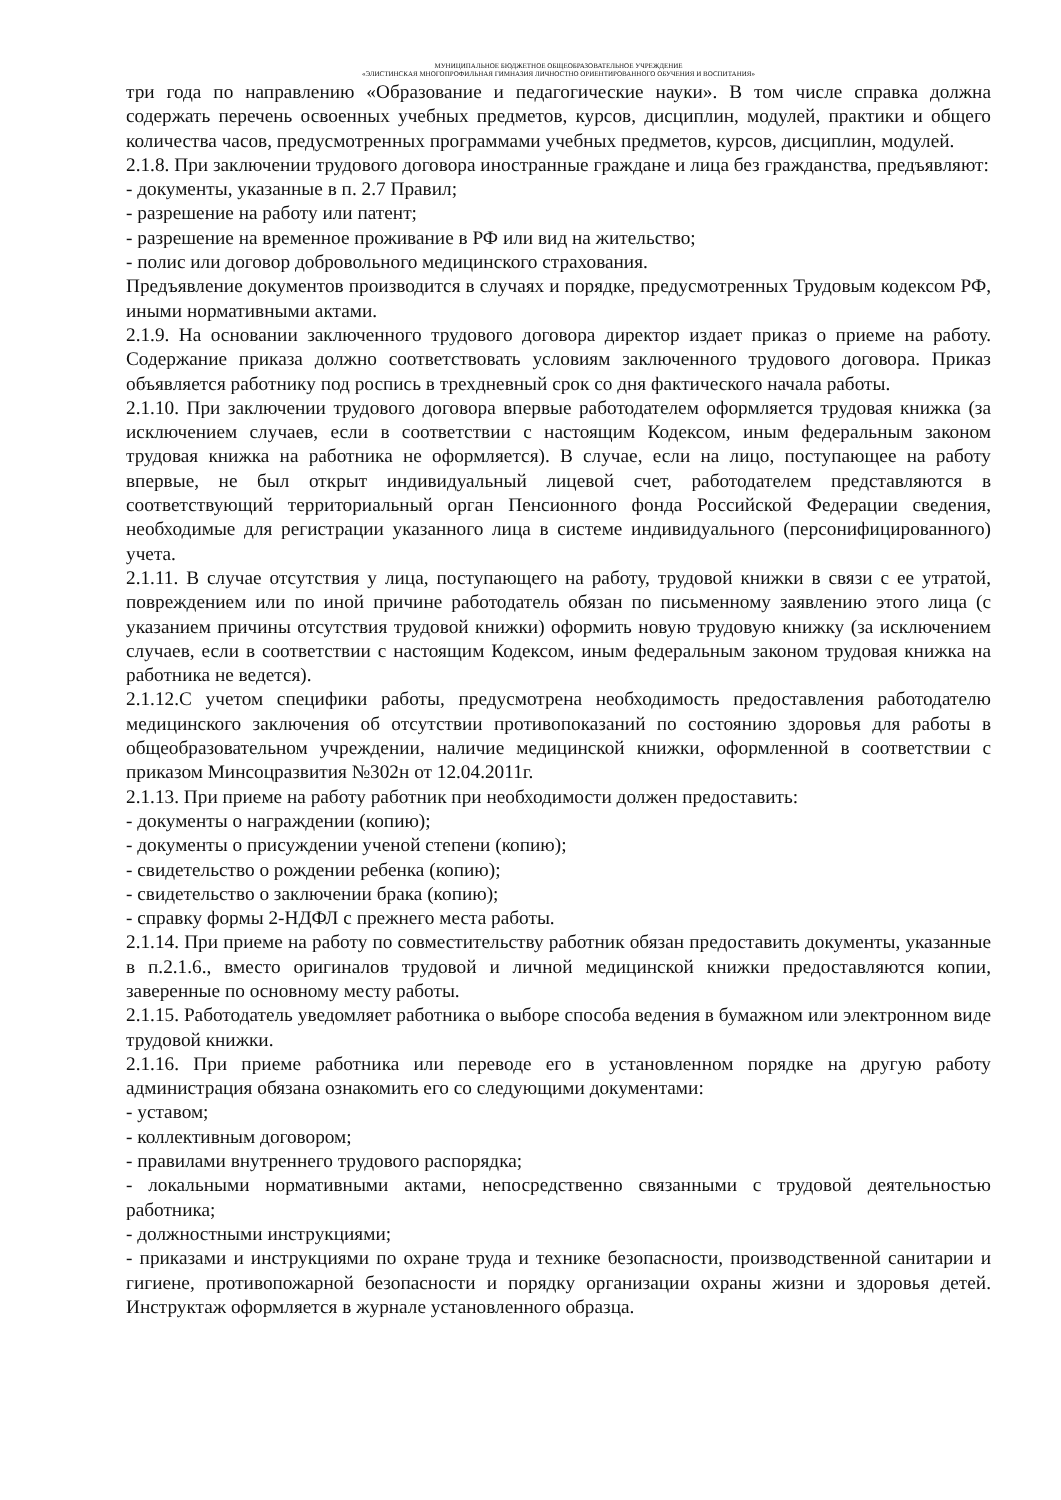МУНИЦИПАЛЬНОЕ БЮДЖЕТНОЕ ОБЩЕОБРАЗОВАТЕЛЬНОЕ УЧРЕЖДЕНИЕ
«ЭЛИСТИНСКАЯ МНОГОПРОФИЛЬНАЯ ГИМНАЗИЯ ЛИЧНОСТНО ОРИЕНТИРОВАННОГО ОБУЧЕНИЯ И ВОСПИТАНИЯ»
три года по направлению «Образование и педагогические науки». В том числе справка должна содержать перечень освоенных учебных предметов, курсов, дисциплин, модулей, практики и общего количества часов, предусмотренных программами учебных предметов, курсов, дисциплин, модулей.
2.1.8. При заключении трудового договора иностранные граждане и лица без гражданства, предъявляют:
- документы, указанные в п. 2.7 Правил;
- разрешение на работу или патент;
- разрешение на временное проживание в РФ или вид на жительство;
- полис или договор добровольного медицинского страхования.
Предъявление документов производится в случаях и порядке, предусмотренных Трудовым кодексом РФ, иными нормативными актами.
2.1.9. На основании заключенного трудового договора директор издает приказ о приеме на работу. Содержание приказа должно соответствовать условиям заключенного трудового договора. Приказ объявляется работнику под роспись в трехдневный срок со дня фактического начала работы.
2.1.10. При заключении трудового договора впервые работодателем оформляется трудовая книжка (за исключением случаев, если в соответствии с настоящим Кодексом, иным федеральным законом трудовая книжка на работника не оформляется). В случае, если на лицо, поступающее на работу впервые, не был открыт индивидуальный лицевой счет, работодателем представляются в соответствующий территориальный орган Пенсионного фонда Российской Федерации сведения, необходимые для регистрации указанного лица в системе индивидуального (персонифицированного) учета.
2.1.11. В случае отсутствия у лица, поступающего на работу, трудовой книжки в связи с ее утратой, повреждением или по иной причине работодатель обязан по письменному заявлению этого лица (с указанием причины отсутствия трудовой книжки) оформить новую трудовую книжку (за исключением случаев, если в соответствии с настоящим Кодексом, иным федеральным законом трудовая книжка на работника не ведется).
2.1.12.С учетом специфики работы, предусмотрена необходимость предоставления работодателю медицинского заключения об отсутствии противопоказаний по состоянию здоровья для работы в общеобразовательном учреждении, наличие медицинской книжки, оформленной в соответствии с приказом Минсоцразвития №302н от 12.04.2011г.
2.1.13. При приеме на работу работник при необходимости должен предоставить:
- документы о награждении (копию);
- документы о присуждении ученой степени (копию);
- свидетельство о рождении ребенка (копию);
- свидетельство о заключении брака (копию);
- справку формы 2-НДФЛ с прежнего места работы.
2.1.14. При приеме на работу по совместительству работник обязан предоставить документы, указанные в п.2.1.6., вместо оригиналов трудовой и личной медицинской книжки предоставляются копии, заверенные по основному месту работы.
2.1.15. Работодатель уведомляет работника о выборе способа ведения в бумажном или электронном виде трудовой книжки.
2.1.16. При приеме работника или переводе его в установленном порядке на другую работу администрация обязана ознакомить его со следующими документами:
- уставом;
- коллективным договором;
- правилами внутреннего трудового распорядка;
- локальными нормативными актами, непосредственно связанными с трудовой деятельностью работника;
- должностными инструкциями;
- приказами и инструкциями по охране труда и технике безопасности, производственной санитарии и гигиене, противопожарной безопасности и порядку организации охраны жизни и здоровья детей. Инструктаж оформляется в журнале установленного образца.